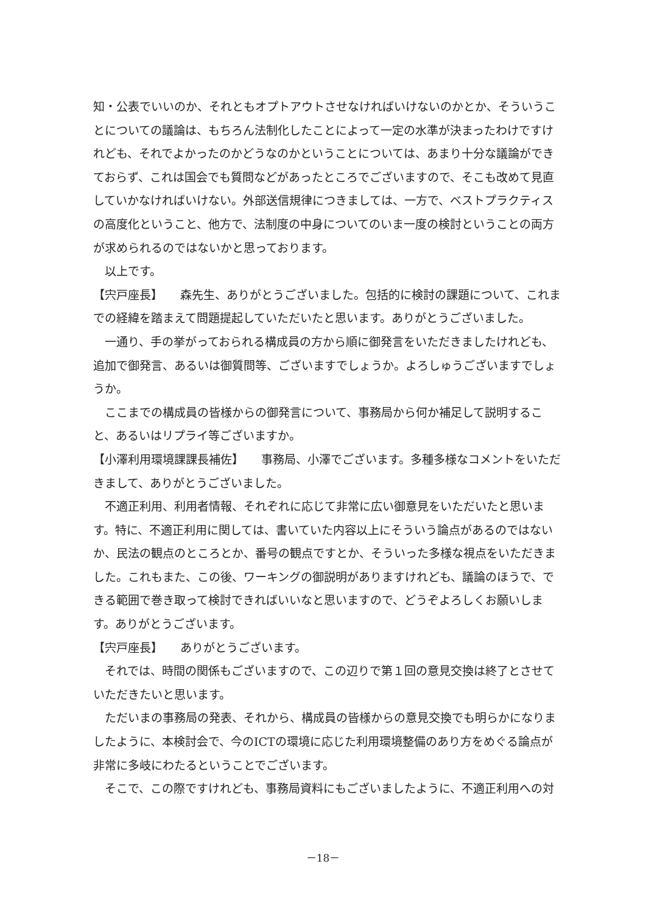知・公表でいいのか、それともオプトアウトさせなければいけないのかとか、そういうことについての議論は、もちろん法制化したことによって一定の水準が決まったわけですけれども、それでよかったのかどうなのかということについては、あまり十分な議論ができておらず、これは国会でも質問などがあったところでございますので、そこも改めて見直していかなければいけない。外部送信規律につきましては、一方で、ベストプラクティスの高度化ということ、他方で、法制度の中身についてのいま一度の検討ということの両方が求められるのではないかと思っております。
以上です。
【宍戸座長】　　森先生、ありがとうございました。包括的に検討の課題について、これまでの経緯を踏まえて問題提起していただいたと思います。ありがとうございました。
一通り、手の挙がっておられる構成員の方から順に御発言をいただきましたけれども、追加で御発言、あるいは御質問等、ございますでしょうか。よろしゅうございますでしょうか。
ここまでの構成員の皆様からの御発言について、事務局から何か補足して説明すること、あるいはリプライ等ございますか。
【小澤利用環境課課長補佐】　　事務局、小澤でございます。多種多様なコメントをいただきまして、ありがとうございました。
不適正利用、利用者情報、それぞれに応じて非常に広い御意見をいただいたと思います。特に、不適正利用に関しては、書いていた内容以上にそういう論点があるのではないか、民法の観点のところとか、番号の観点ですとか、そういった多様な視点をいただきました。これもまた、この後、ワーキングの御説明がありますけれども、議論のほうで、できる範囲で巻き取って検討できればいいなと思いますので、どうぞよろしくお願いします。ありがとうございます。
【宍戸座長】　　ありがとうございます。
それでは、時間の関係もございますので、この辺りで第１回の意見交換は終了とさせていただきたいと思います。
ただいまの事務局の発表、それから、構成員の皆様からの意見交換でも明らかになりましたように、本検討会で、今のICTの環境に応じた利用環境整備のあり方をめぐる論点が非常に多岐にわたるということでございます。
そこで、この際ですけれども、事務局資料にもございましたように、不適正利用への対
－18－